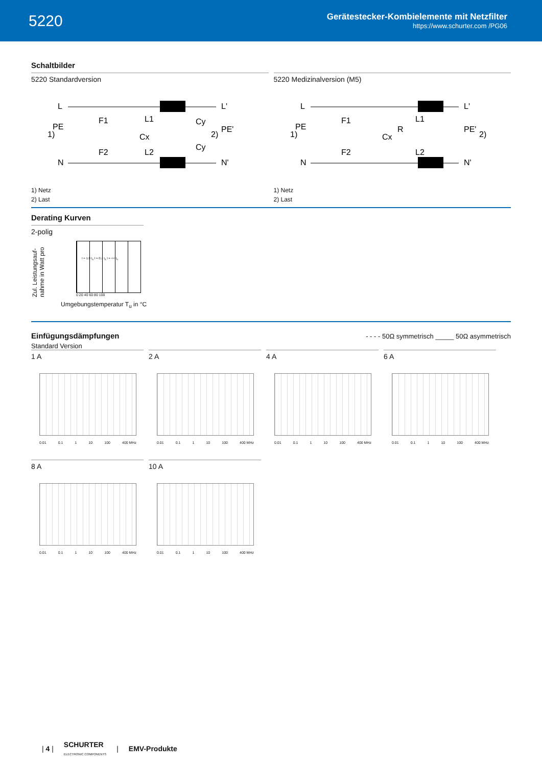5220
Gerätestecker-Kombielemente mit Netzfilter
https://www.schurter.com /PG06
Schaltbilder
5220 Standardversion
L
1)
PE
N
F1
F2
L1
L2
Cx
L'
PE'
N'
2)
Cy
Cy
1) Netz
2) Last
5220 Medizinalversion (M5)
L
1)
PE
N
F1
F2
L1
L2
Cx
R
L'
PE'
N'
2)
1) Netz
2) Last
Derating Kurven
2-polig
Zul. Leistungsauf- nahme in Watt pro
I = 1.0 I<sub>n</sub> I = 0.7 I<sub>n</sub> I = << I<sub>n</sub>
0 20 40 60 80 100
Umgebungstemperatur T<sub>u</sub> in °C
Einfügungsdämpfungen
- - - - 50Ω symmetrisch _____ 50Ω asymmetrisch
Standard Version
1 A
0.01 0.1 1 10 100 400 MHz
2 A
0.01 0.1 1 10 100 400 MHz
4 A
0.01 0.1 1 10 100 400 MHz
6 A
0.01 0.1 1 10 100 400 MHz
8 A
0.01 0.1 1 10 100 400 MHz
10 A
0.01 0.1 1 10 100 400 MHz
| 4 | SCHURTER
ELECTRONIC COMPONENTS | EMV-Produkte